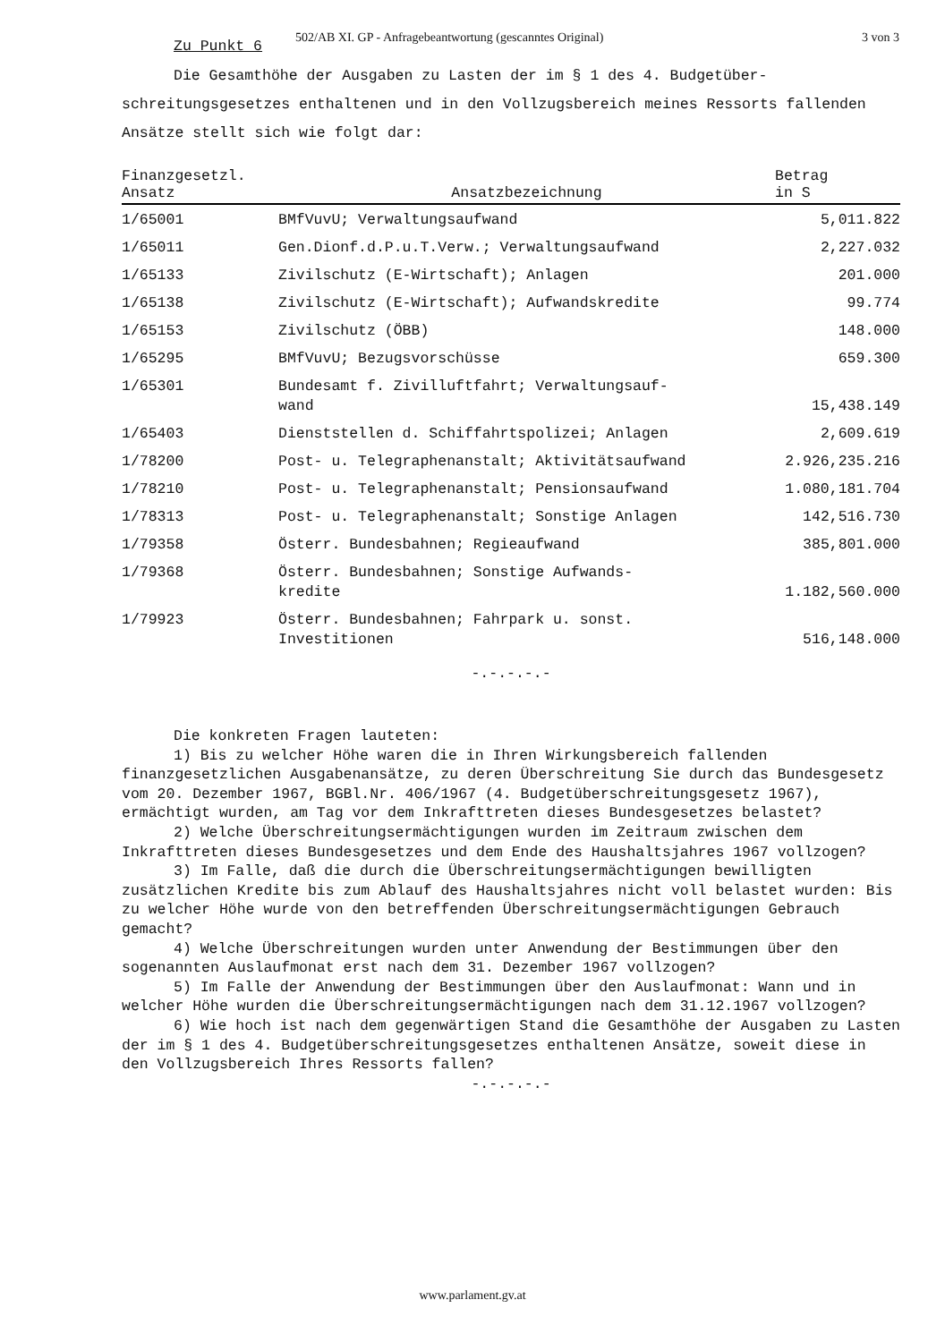502/AB XI. GP - Anfragebeantwortung (gescanntes Original) 3 von 3
Zu Punkt 6
Die Gesamthöhe der Ausgaben zu Lasten der im § 1 des 4. Budgetüber-
schreitungsgesetzes enthaltenen und in den Vollzugsbereich meines Ressorts fallenden Ansätze stellt sich wie folgt dar:
| Finanzgesetzl. Ansatz | Ansatzbezeichnung | Betrag in S |
| --- | --- | --- |
| 1/65001 | BMfVuvU; Verwaltungsaufwand | 5,011.822 |
| 1/65011 | Gen.Dionf.d.P.u.T.Verw.; Verwaltungsaufwand | 2,227.032 |
| 1/65133 | Zivilschutz (E-Wirtschaft); Anlagen | 201.000 |
| 1/65138 | Zivilschutz (E-Wirtschaft); Aufwandskredite | 99.774 |
| 1/65153 | Zivilschutz (ÖBB) | 148.000 |
| 1/65295 | BMfVuvU; Bezugsvorschüsse | 659.300 |
| 1/65301 | Bundesamt f. Zivilluftfahrt; Verwaltungsauf- wand | 15,438.149 |
| 1/65403 | Dienststellen d. Schiffahrtspolizei; Anlagen | 2,609.619 |
| 1/78200 | Post- u. Telegraphenanstalt; Aktivitätsaufwand | 2.926,235.216 |
| 1/78210 | Post- u. Telegraphenanstalt; Pensionsaufwand | 1.080,181.704 |
| 1/78313 | Post- u. Telegraphenanstalt; Sonstige Anlagen | 142,516.730 |
| 1/79358 | Österr. Bundesbahnen; Regieaufwand | 385,801.000 |
| 1/79368 | Österr. Bundesbahnen; Sonstige Aufwands- kredite | 1.182,560.000 |
| 1/79923 | Österr. Bundesbahnen; Fahrpark u. sonst. Investitionen | 516,148.000 |
-.-.-.-.-
Die konkreten Fragen lauteten:
1) Bis zu welcher Höhe waren die in Ihren Wirkungsbereich fallenden finanzgesetzlichen Ausgabenansätze, zu deren Überschreitung Sie durch das Bundesgesetz vom 20. Dezember 1967, BGBl.Nr. 406/1967 (4. Budgetüberschreitungsgesetz 1967), ermächtigt wurden, am Tag vor dem Inkrafttreten dieses Bundesgesetzes belastet?
2) Welche Überschreitungsermächtigungen wurden im Zeitraum zwischen dem Inkrafttreten dieses Bundesgesetzes und dem Ende des Haushaltsjahres 1967 vollzogen?
3) Im Falle, daß die durch die Überschreitungsermächtigungen bewilligten zusätzlichen Kredite bis zum Ablauf des Haushaltsjahres nicht voll belastet wurden: Bis zu welcher Höhe wurde von den betreffenden Überschreitungsermächtigungen Gebrauch gemacht?
4) Welche Überschreitungen wurden unter Anwendung der Bestimmungen über den sogenannten Auslaufmonat erst nach dem 31. Dezember 1967 vollzogen?
5) Im Falle der Anwendung der Bestimmungen über den Auslaufmonat: Wann und in welcher Höhe wurden die Überschreitungsermächtigungen nach dem 31.12.1967 vollzogen?
6) Wie hoch ist nach dem gegenwärtigen Stand die Gesamthöhe der Ausgaben zu Lasten der im § 1 des 4. Budgetüberschreitungsgesetzes enthaltenen Ansätze, soweit diese in den Vollzugsbereich Ihres Ressorts fallen?
-.-.-.-.-
www.parlament.gv.at